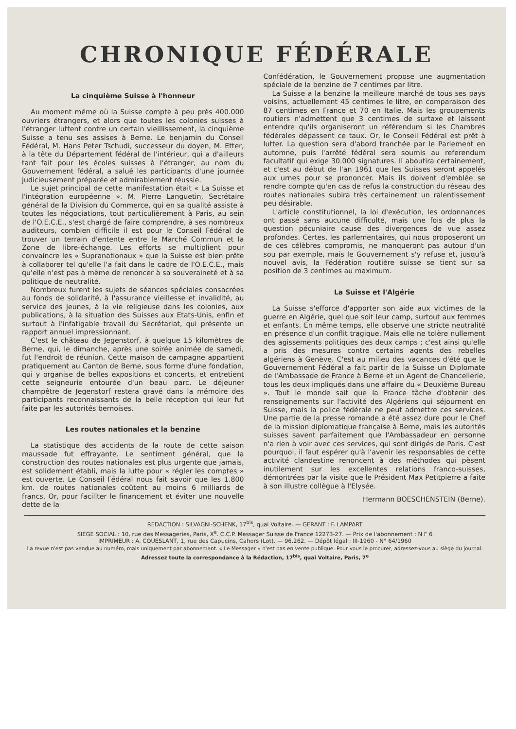CHRONIQUE FÉDÉRALE
La cinquième Suisse à l'honneur
Au moment même où la Suisse compte à peu près 400.000 ouvriers étrangers, et alors que toutes les colonies suisses à l'étranger luttent contre un certain vieillissement, la cinquième Suisse a tenu ses assises à Berne. Le benjamin du Conseil Fédéral, M. Hans Peter Tschudi, successeur du doyen, M. Etter, à la tête du Département fédéral de l'intérieur, qui a d'ailleurs tant fait pour les écoles suisses à l'étranger, au nom du Gouvernement fédéral, a salué les participants d'une journée judicieusement préparée et admirablement réussie.
Le sujet principal de cette manifestation était « La Suisse et l'intégration européenne ». M. Pierre Languetin, Secrétaire général de la Division du Commerce, qui en sa qualité assiste à toutes les négociations, tout particulièrement à Paris, au sein de l'O.E.C.E., s'est chargé de faire comprendre, à ses nombreux auditeurs, combien difficile il est pour le Conseil Fédéral de trouver un terrain d'entente entre le Marché Commun et la Zone de libre-échange. Les efforts se multiplient pour convaincre les « Supranationaux » que la Suisse est bien prête à collaborer tel qu'elle l'a fait dans le cadre de l'O.E.C.E., mais qu'elle n'est pas à même de renoncer à sa souveraineté et à sa politique de neutralité.
Nombreux furent les sujets de séances spéciales consacrées au fonds de solidarité, à l'assurance vieillesse et invalidité, au service des jeunes, à la vie religieuse dans les colonies, aux publications, à la situation des Suisses aux Etats-Unis, enfin et surtout à l'infatigable travail du Secrétariat, qui présente un rapport annuel impressionnant.
C'est le château de Jegenstorf, à quelque 15 kilomètres de Berne, qui, le dimanche, après une soirée animée de samedi, fut l'endroit de réunion. Cette maison de campagne appartient pratiquement au Canton de Berne, sous forme d'une fondation, qui y organise de belles expositions et concerts, et entretient cette seigneurie entourée d'un beau parc. Le déjeuner champêtre de Jegenstorf restera gravé dans la mémoire des participants reconnaissants de la belle réception qui leur fut faite par les autorités bernoises.
Les routes nationales et la benzine
La statistique des accidents de la route de cette saison maussade fut effrayante. Le sentiment général, que la construction des routes nationales est plus urgente que jamais, est solidement établi, mais la lutte pour « régler les comptes » est ouverte. Le Conseil Fédéral nous fait savoir que les 1.800 km. de routes nationales coûtent au moins 6 milliards de francs. Or, pour faciliter le financement et éviter une nouvelle dette de la
Confédération, le Gouvernement propose une augmentation spéciale de la benzine de 7 centimes par litre.
La Suisse a la benzine la meilleure marché de tous ses pays voisins, actuellement 45 centimes le litre, en comparaison des 87 centimes en France et 70 en Italie. Mais les groupements routiers n'admettent que 3 centimes de surtaxe et laissent entendre qu'ils organiseront un référendum si les Chambres fédérales dépassent ce taux. Or, le Conseil Fédéral est prêt à lutter. La question sera d'abord tranchée par le Parlement en automne, puis l'arrêté fédéral sera soumis au referendum facultatif qui exige 30.000 signatures. Il aboutira certainement, et c'est au début de l'an 1961 que les Suisses seront appelés aux urnes pour se prononcer. Mais ils doivent d'emblée se rendre compte qu'en cas de refus la construction du réseau des routes nationales subira très certainement un ralentissement peu désirable.
L'article constitutionnel, la loi d'exécution, les ordonnances ont passé sans aucune difficulté, mais une fois de plus la question pécuniaire cause des divergences de vue assez profondes. Certes, les parlementaires, qui nous proposeront un de ces célèbres compromis, ne manqueront pas autour d'un sou par exemple, mais le Gouvernement s'y refuse et, jusqu'à nouvel avis, la Fédération routière suisse se tient sur sa position de 3 centimes au maximum.
La Suisse et l'Algérie
La Suisse s'efforce d'apporter son aide aux victimes de la guerre en Algérie, quel que soit leur camp, surtout aux femmes et enfants. En même temps, elle observe une stricte neutralité en présence d'un conflit tragique. Mais elle ne tolère nullement des agissements politiques des deux camps ; c'est ainsi qu'elle a pris des mesures contre certains agents des rebelles algériens à Genève. C'est au milieu des vacances d'été que le Gouvernement Fédéral a fait partir de la Suisse un Diplomate de l'Ambassade de France à Berne et un Agent de Chancellerie, tous les deux impliqués dans une affaire du « Deuxième Bureau ». Tout le monde sait que la France tâche d'obtenir des renseignements sur l'activité des Algériens qui séjournent en Suisse, mais la police fédérale ne peut admettre ces services. Une partie de la presse romande a été assez dure pour le Chef de la mission diplomatique française à Berne, mais les autorités suisses savent parfaitement que l'Ambassadeur en personne n'a rien à voir avec ces services, qui sont dirigés de Paris. C'est pourquoi, il faut espérer qu'à l'avenir les responsables de cette activité clandestine renoncent à des méthodes qui pèsent inutilement sur les excellentes relations franco-suisses, démontrées par la visite que le Président Max Petitpierre a faite à son illustre collègue à l'Elysée.
Hermann BOESCHENSTEIN (Berne).
REDACTION : SILVAGNI-SCHENK, 17<sup>bis</sup>, quai Voltaire. — GERANT : F. LAMPART
SIEGE SOCIAL : 10, rue des Messageries, Paris, X<sup>e</sup>. C.C.P. Messager Suisse de France 12273-27. — Prix de l'abonnement : N F 6
IMPRIMEUR : A. COUESLANT, 1, rue des Capucins, Cahors (Lot). — 96.262. — Dépôt légal : III-1960 - N° 64/1960
La revue n'est pas vendue au numéro, mais uniquement par abonnement. « Le Messager » n'est pas en vente publique. Pour vous le procurer, adressez-vous au siège du journal.
Adressez toute la correspondance à la Rédaction, 17<sup>bis</sup>, quai Voltaire, Paris, 7<sup>e</sup>